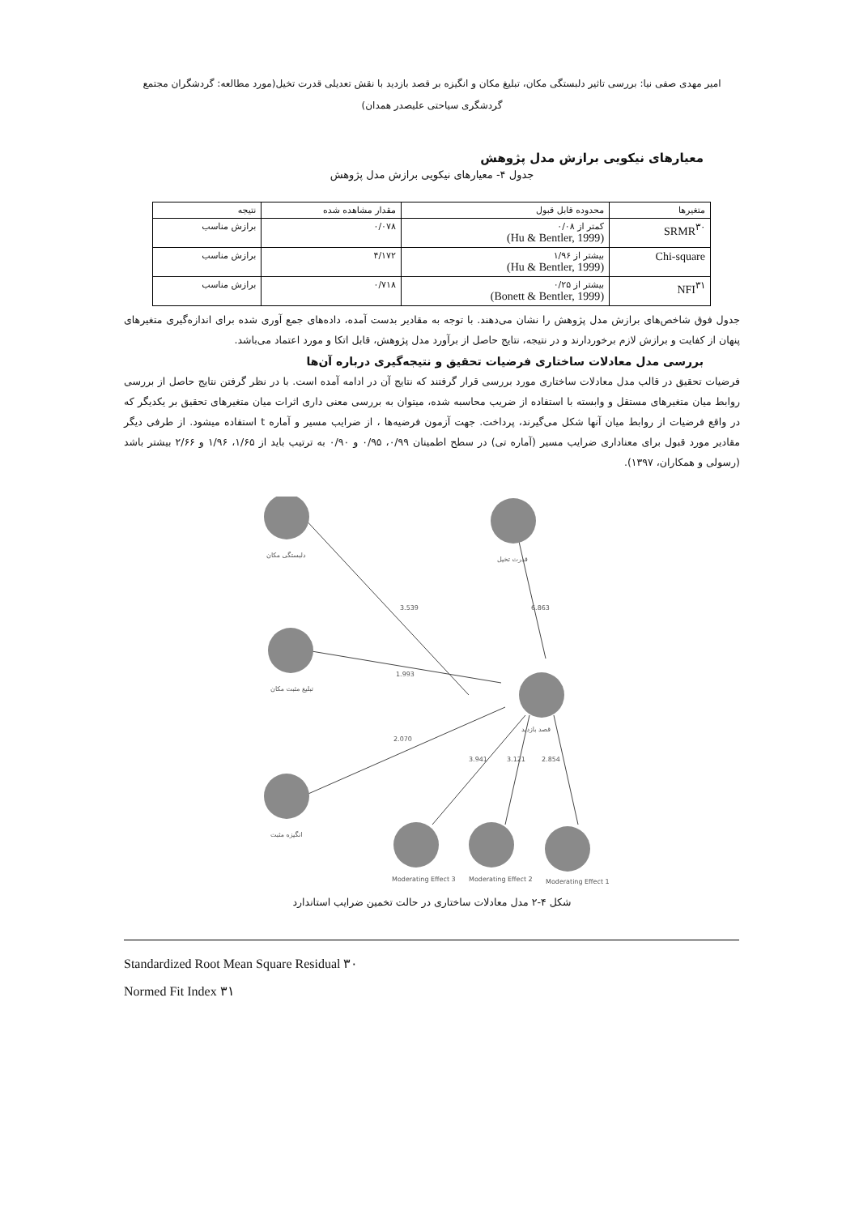امیر مهدی صفی نیا: بررسی تاثیر دلبستگی مکان، تبلیغ مکان و انگیزه بر قصد بازدید با نقش تعدیلی قدرت تخیل(مورد مطالعه: گردشگران مجتمع
گردشگری سیاحتی علیصدر همدان)
معیارهای نیکویی برازش مدل پژوهش
جدول ۴- معیارهای نیکویی برازش مدل پژوهش
| متغیرها | محدوده قابل قبول | مقدار مشاهده شده | نتیجه |
| SRMR<sup>۳۰</sup> | کمتر از ۰/۰۸ (Hu & Bentler, 1999) | ۰/۰۷۸ | برازش مناسب |
| Chi-square | بیشتر از ۱/۹۶ (Hu & Bentler, 1999) | ۴/۱۷۲ | برازش مناسب |
| NFI<sup>۳۱</sup> | بیشتر از ۰/۲۵ (Bonett & Bentler, 1999) | ۰/۷۱۸ | برازش مناسب |
جدول فوق شاخص‌های برازش مدل پژوهش را نشان می‌دهند. با توجه به مقادیر بدست آمده، داده‌های جمع آوری شده برای اندازه‌گیری متغیرهای پنهان از کفایت و برازش لازم برخوردارند و در نتیجه، نتایج حاصل از برآورد مدل پژوهش، قابل اتکا و مورد اعتماد می‌باشد.
بررسی مدل معادلات ساختاری فرضیات تحقیق و نتیجه‌گیری درباره آن‌ها
فرضیات تحقیق در قالب مدل معادلات ساختاری مورد بررسی قرار گرفتند که نتایج آن در ادامه آمده است. با در نظر گرفتن نتایج حاصل از بررسی روابط میان متغیرهای مستقل و وابسته با استفاده از ضریب محاسبه شده، میتوان به بررسی معنی داری اثرات میان متغیرهای تحقیق بر یکدیگر که در واقع فرضیات از روابط میان آنها شکل می‌گیرند، پرداخت. جهت آزمون فرضیه‌ها ، از ضرایب مسیر و آماره t استفاده میشود. از طرفی دیگر مقادیر مورد قبول برای معناداری ضرایب مسیر (آماره تی) در سطح اطمینان ۰/۹۹، ۰/۹۵ و ۰/۹۰ به ترتیب باید از ۱/۶۵، ۱/۹۶ و ۲/۶۶ بیشتر باشد (رسولی و همکاران، ۱۳۹۷).
3.539
6.863
1.993
2.070
3.941
3.121
2.854
دلبستگی مکان
قدرت تخیل
تبلیغ مثبت مکان
قصد بازدید
انگیزه مثبت
Moderating Effect 3
Moderating Effect 2
Moderating Effect 1
شکل ۴-۲ مدل معادلات ساختاری در حالت تخمین ضرایب استاندارد
Standardized Root Mean Square Residual ۳۰
Normed Fit Index ۳۱